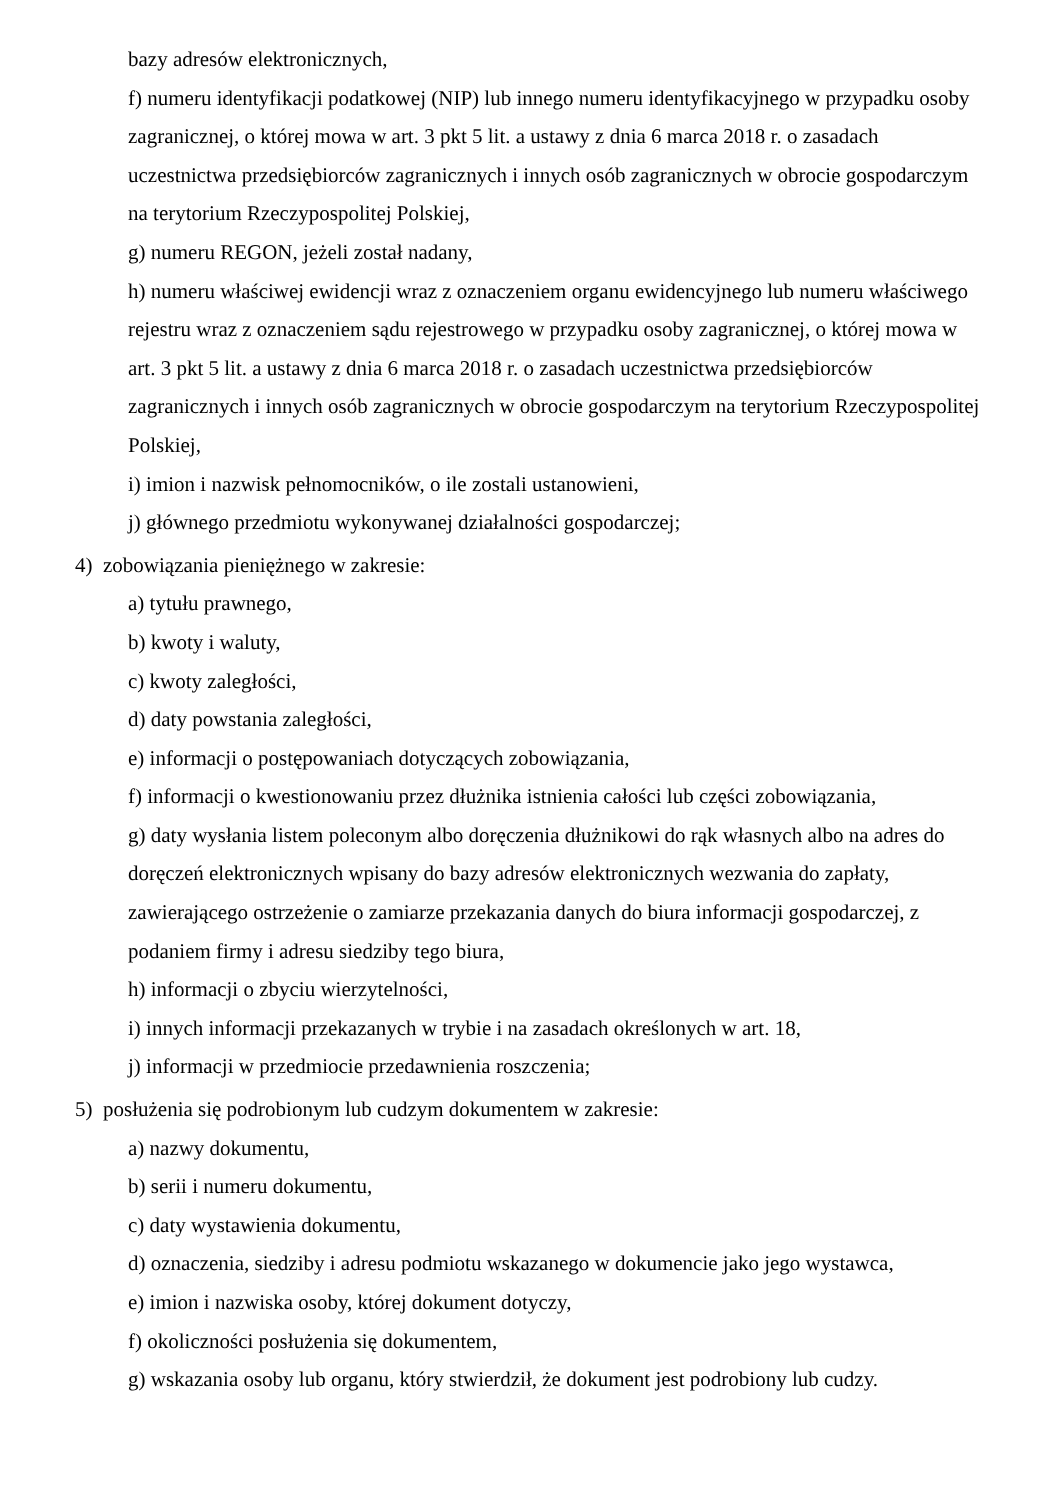bazy adresów elektronicznych,
f) numeru identyfikacji podatkowej (NIP) lub innego numeru identyfikacyjnego w przypadku osoby zagranicznej, o której mowa w art. 3 pkt 5 lit. a ustawy z dnia 6 marca 2018 r. o zasadach uczestnictwa przedsiębiorców zagranicznych i innych osób zagranicznych w obrocie gospodarczym na terytorium Rzeczypospolitej Polskiej,
g) numeru REGON, jeżeli został nadany,
h) numeru właściwej ewidencji wraz z oznaczeniem organu ewidencyjnego lub numeru właściwego rejestru wraz z oznaczeniem sądu rejestrowego w przypadku osoby zagranicznej, o której mowa w art. 3 pkt 5 lit. a ustawy z dnia 6 marca 2018 r. o zasadach uczestnictwa przedsiębiorców zagranicznych i innych osób zagranicznych w obrocie gospodarczym na terytorium Rzeczypospolitej Polskiej,
i) imion i nazwisk pełnomocników, o ile zostali ustanowieni,
j) głównego przedmiotu wykonywanej działalności gospodarczej;
4) zobowiązania pieniężnego w zakresie:
a) tytułu prawnego,
b) kwoty i waluty,
c) kwoty zaległości,
d) daty powstania zaległości,
e) informacji o postępowaniach dotyczących zobowiązania,
f) informacji o kwestionowaniu przez dłużnika istnienia całości lub części zobowiązania,
g) daty wysłania listem poleconym albo doręczenia dłużnikowi do rąk własnych albo na adres do doręczeń elektronicznych wpisany do bazy adresów elektronicznych wezwania do zapłaty, zawierającego ostrzeżenie o zamiarze przekazania danych do biura informacji gospodarczej, z podaniem firmy i adresu siedziby tego biura,
h) informacji o zbyciu wierzytelności,
i) innych informacji przekazanych w trybie i na zasadach określonych w art. 18,
j) informacji w przedmiocie przedawnienia roszczenia;
5) posłużenia się podrobionym lub cudzym dokumentem w zakresie:
a) nazwy dokumentu,
b) serii i numeru dokumentu,
c) daty wystawienia dokumentu,
d) oznaczenia, siedziby i adresu podmiotu wskazanego w dokumencie jako jego wystawca,
e) imion i nazwiska osoby, której dokument dotyczy,
f) okoliczności posłużenia się dokumentem,
g) wskazania osoby lub organu, który stwierdził, że dokument jest podrobiony lub cudzy.